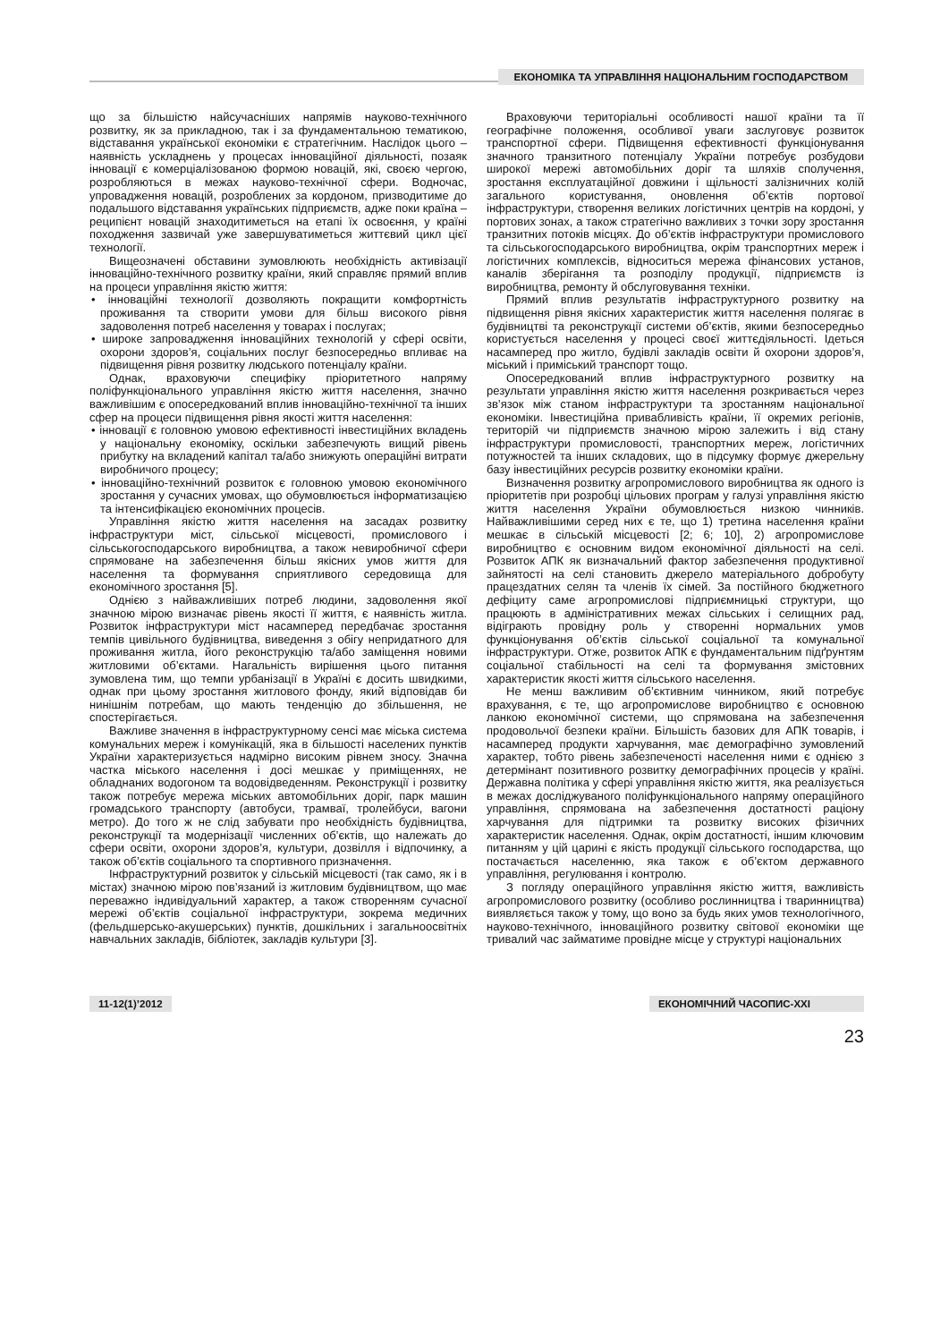ЕКОНОМІКА ТА УПРАВЛІННЯ НАЦІОНАЛЬНИМ ГОСПОДАРСТВОМ
що за більшістю найсучасніших напрямів науково-технічного розвитку, як за прикладною, так і за фундаментальною тематикою, відставання української економіки є стратегічним. Наслідок цього – наявність ускладнень у процесах інноваційної діяльності, позаяк інновації є комерціалізованою формою новацій, які, своєю чергою, розробляються в межах науково-технічної сфери. Водночас, упровадження новацій, розроблених за кордоном, призводитиме до подальшого відставання українських підприємств, адже поки країна – реципієнт новацій знаходитиметься на етапі їх освоєння, у країні походження зазвичай уже завершуватиметься життєвий цикл цієї технології.
Вищеозначені обставини зумовлюють необхідність активізації інноваційно-технічного розвитку країни, який справляє прямий вплив на процеси управління якістю життя:
• інноваційні технології дозволяють покращити комфортність проживання та створити умови для більш високого рівня задоволення потреб населення у товарах і послугах;
• широке запровадження інноваційних технологій у сфері освіти, охорони здоров’я, соціальних послуг безпосередньо впливає на підвищення рівня розвитку людського потенціалу країни.
Однак, враховуючи специфіку пріоритетного напряму поліфункціонального управління якістю життя населення, значно важливішим є опосередкований вплив інноваційно-технічної та інших сфер на процеси підвищення рівня якості життя населення:
• інновації є головною умовою ефективності інвестиційних вкладень у національну економіку, оскільки забезпечують вищий рівень прибутку на вкладений капітал та/або знижують операційні витрати виробничого процесу;
• інноваційно-технічний розвиток є головною умовою економічного зростання у сучасних умовах, що обумовлюється інформатизацією та інтенсифікацією економічних процесів.
Управління якістю життя населення на засадах розвитку інфраструктури міст, сільської місцевості, промислового і сільськогосподарського виробництва, а також невиробничої сфери спрямоване на забезпечення більш якісних умов життя для населення та формування сприятливого середовища для економічного зростання [5].
Однією з найважливіших потреб людини, задоволення якої значною мірою визначає рівень якості її життя, є наявність житла. Розвиток інфраструктури міст насамперед передбачає зростання темпів цивільного будівництва, виведення з обігу непридатного для проживання житла, його реконструкцію та/або заміщення новими житловими об’єктами. Нагальність вирішення цього питання зумовлена тим, що темпи урбанізації в Україні є досить швидкими, однак при цьому зростання житлового фонду, який відповідав би нинішнім потребам, що мають тенденцію до збільшення, не спостерігається.
Важливе значення в інфраструктурному сенсі має міська система комунальних мереж і комунікацій, яка в більшості населених пунктів України характеризується надмірно високим рівнем зносу. Значна частка міського населення і досі мешкає у приміщеннях, не обладнаних водогоном та водовідведенням. Реконструкції і розвитку також потребує мережа міських автомобільних доріг, парк машин громадського транспорту (автобуси, трамваї, тролейбуси, вагони метро). До того ж не слід забувати про необхідність будівництва, реконструкції та модернізації численних об’єктів, що належать до сфери освіти, охорони здоров’я, культури, дозвілля і відпочинку, а також об’єктів соціального та спортивного призначення.
Інфраструктурний розвиток у сільській місцевості (так само, як і в містах) значною мірою пов’язаний із житловим будівництвом, що має переважно індивідуальний характер, а також створенням сучасної мережі об’єктів соціальної інфраструктури, зокрема медичних (фельдшерсько-акушерських) пунктів, дошкільних і загальноосвітніх навчальних закладів, бібліотек, закладів культури [3].
Враховуючи територіальні особливості нашої країни та її географічне положення, особливої уваги заслуговує розвиток транспортної сфери. Підвищення ефективності функціонування значного транзитного потенціалу України потребує розбудови широкої мережі автомобільних доріг та шляхів сполучення, зростання експлуатаційної довжини і щільності залізничних колій загального користування, оновлення об’єктів портової інфраструктури, створення великих логістичних центрів на кордоні, у портових зонах, а також стратегічно важливих з точки зору зростання транзитних потоків місцях. До об’єктів інфраструктури промислового та сільськогосподарського виробництва, окрім транспортних мереж і логістичних комплексів, відноситься мережа фінансових установ, каналів зберігання та розподілу продукції, підприємств із виробництва, ремонту й обслуговування техніки.
Прямий вплив результатів інфраструктурного розвитку на підвищення рівня якісних характеристик життя населення полягає в будівництві та реконструкції системи об’єктів, якими безпосередньо користується населення у процесі своєї життєдіяльності. Ідеться насамперед про житло, будівлі закладів освіти й охорони здоров’я, міський і приміський транспорт тощо.
Опосередкований вплив інфраструктурного розвитку на результати управління якістю життя населення розкривається через зв’язок між станом інфраструктури та зростанням національної економіки. Інвестиційна привабливість країни, її окремих регіонів, територій чи підприємств значною мірою залежить і від стану інфраструктури промисловості, транспортних мереж, логістичних потужностей та інших складових, що в підсумку формує джерельну базу інвестиційних ресурсів розвитку економіки країни.
Визначення розвитку агропромислового виробництва як одного із пріоритетів при розробці цільових програм у галузі управління якістю життя населення України обумовлюється низкою чинників. Найважливішими серед них є те, що 1) третина населення країни мешкає в сільській місцевості [2; 6; 10], 2) агропромислове виробництво є основним видом економічної діяльності на селі. Розвиток АПК як визначальний фактор забезпечення продуктивної зайнятості на селі становить джерело матеріального добробуту працездатних селян та членів їх сімей. За постійного бюджетного дефіциту саме агропромислові підприємницькі структури, що працюють в адміністративних межах сільських і селищних рад, відіграють провідну роль у створенні нормальних умов функціонування об’єктів сільської соціальної та комунальної інфраструктури. Отже, розвиток АПК є фундаментальним підґрунтям соціальної стабільності на селі та формування змістовних характеристик якості життя сільського населення.
Не менш важливим об’єктивним чинником, який потребує врахування, є те, що агропромислове виробництво є основною ланкою економічної системи, що спрямована на забезпечення продовольчої безпеки країни. Більшість базових для АПК товарів, і насамперед продукти харчування, має демографічно зумовлений характер, тобто рівень забезпеченості населення ними є однією з детермінант позитивного розвитку демографічних процесів у країні. Державна політика у сфері управління якістю життя, яка реалізується в межах досліджуваного поліфункціонального напряму операційного управління, спрямована на забезпечення достатності раціону харчування для підтримки та розвитку високих фізичних характеристик населення. Однак, окрім достатності, іншим ключовим питанням у цій царині є якість продукції сільського господарства, що постачається населенню, яка також є об’єктом державного управління, регулювання і контролю.
З погляду операційного управління якістю життя, важливість агропромислового розвитку (особливо рослинництва і тваринництва) виявляється також у тому, що воно за будь яких умов технологічного, науково-технічного, інноваційного розвитку світової економіки ще тривалий час займатиме провідне місце у структурі національних
11-12(1)’2012 ЕКОНОМІЧНИЙ ЧАСОПИС-XXI
23